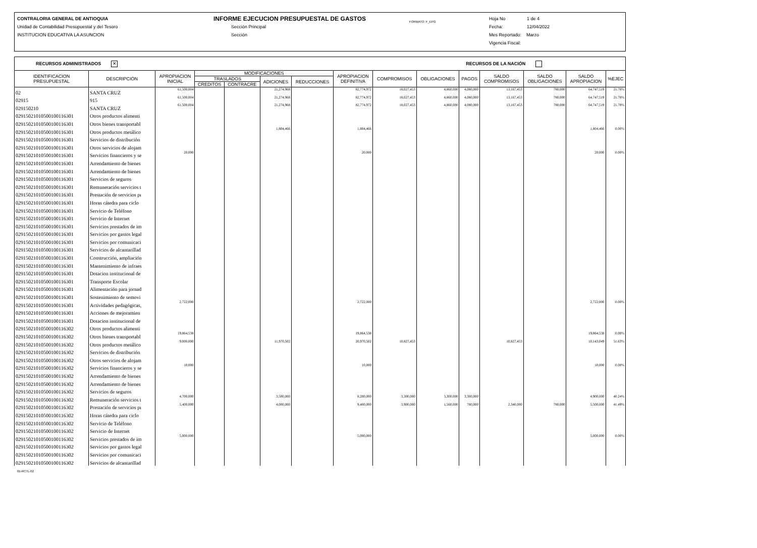CONTRALORIA GENERAL DE ANTIOQUIA
Unidad de Contabilidad Presupuestal y del Tesoro
INSTITUCION EDUCATIVA LA ASUNCION
INFORME EJECUCION PRESUPUESTAL DE GASTOS
Sección Principal
Sección
FORMATO: F_EPG
Hoja No 1 de 4
Fecha: 12/04/2022
Mes Reportado: Marzo
Vigencia Fiscal:
RECURSOS ADMINISTRADOS ✕ RECURSOS DE LA NACIÓN
| IDENTIFICACION PRESUPUESTAL | DESCRIPCIÓN | APROPIACION INICIAL | MODIFICACIONES | | | | APROPIACION DEFINITIVA | COMPROMISOS | OBLIGACIONES | PAGOS | SALDO COMPROMISOS | SALDO OBLIGACIONES | SALDO APROPIACION | %EJEC |
| --- | --- | --- | --- | --- | --- | --- | --- | --- | --- | --- | --- | --- | --- | --- |
| | | | TRASLADOS | | ADICIONES | REDUCCIONES | | | | | | | | |
| | | | CREDITOS | CONTRACRE | | | | | | | | | | |
| 02 | SANTA CRUZ | 61,500,004 | | | 21,274,968 | | 82,774,972 | 18,027,453 | 4,860,000 | 4,080,000 | 13,167,453 | 780,000 | 64,747,519 | 21.78% |
| 02915 | 915 | 61,500,004 | | | 21,274,968 | | 82,774,972 | 18,027,453 | 4,860,000 | 4,080,000 | 13,167,453 | 780,000 | 64,747,519 | 21.78% |
| 029150210 | SANTA CRUZ | 61,500,004 | | | 21,274,968 | | 82,774,972 | 18,027,453 | 4,860,000 | 4,080,000 | 13,167,453 | 780,000 | 64,747,519 | 21.78% |
| 0291502101050010011630​1 | Otros productos alimenti | | | | | | | | | | | | | |
| 02915021010500100116301 | Otros bienes transportabl | | | | | | | | | | | | | |
| 02915021010500100116301 | Otros productos metálico | | | | 1,804,466 | | 1,804,466 | | | | | | 1,804,466 | 0.00% |
| 02915021010500100116301 | Servicios de distribución | | | | | | | | | | | | | |
| 02915021010500100116301 | Otros servicios de alojam | | | | | | | | | | | | | |
| 02915021010500100116301 | Servicios financieros y se | 20,000 | | | | | 20,000 | | | | | | 20,000 | 0.00% |
| 02915021010500100116301 | Arrendamiento de bienes | | | | | | | | | | | | | |
| 02915021010500100116301 | Arrendamiento de bienes | | | | | | | | | | | | | |
| 02915021010500100116301 | Servicios de seguros | | | | | | | | | | | | | |
| 02915021010500100116301 | Remuneración servicios t | | | | | | | | | | | | | |
| 02915021010500100116301 | Prestación de servicios pı | | | | | | | | | | | | | |
| 02915021010500100116301 | Horas cátedra para ciclo | | | | | | | | | | | | | |
| 02915021010500100116301 | Servicio de Teléfono | | | | | | | | | | | | | |
| 02915021010500100116301 | Servicio de Internet | | | | | | | | | | | | | |
| 02915021010500100116301 | Servicios prestados de im | | | | | | | | | | | | | |
| 02915021010500100116301 | Servicios por gastos legal | | | | | | | | | | | | | |
| 02915021010500100116301 | Servicios por comunicaci | | | | | | | | | | | | | |
| 02915021010500100116301 | Servicios de alcantarillad | | | | | | | | | | | | | |
| 02915021010500100116301 | Construcción, ampliación | | | | | | | | | | | | | |
| 02915021010500100116301 | Mantenimiento de infraes | | | | | | | | | | | | | |
| 02915021010500100116301 | Dotacion institucional de | | | | | | | | | | | | | |
| 02915021010500100116301 | Transporte Escolar | | | | | | | | | | | | | |
| 02915021010500100116301 | Alimentación para jornad | | | | | | | | | | | | | |
| 02915021010500100116301 | Sostenimiento de semovi | | | | | | | | | | | | | |
| 02915021010500100116301 | Actividades pedagógicas, | 2,722,000 | | | | | 2,722,000 | | | | | | 2,722,000 | 0.00% |
| 02915021010500100116301 | Acciones de mejoramien | | | | | | | | | | | | | |
| 02915021010500100116301 | Dotacion institucional de | | | | | | | | | | | | | |
| 02915021010500100116302 | Otros productos alimenti | | | | | | | | | | | | | |
| 02915021010500100116302 | Otros bienes transportabl | 19,864,538 | | | | | 19,864,538 | | | | | | 19,864,538 | 0.00% |
| 02915021010500100116302 | Otros productos metálico | 9,000,000 | | | 11,970,502 | | 20,970,502 | 10,827,453 | | | 10,827,453 | | 10,143,049 | 51.63% |
| 02915021010500100116302 | Servicios de distribución | | | | | | | | | | | | | |
| 02915021010500100116302 | Otros servicios de alojam | | | | | | | | | | | | | |
| 02915021010500100116302 | Servicios financieros y se | 10,000 | | | | | 10,000 | | | | | | 10,000 | 0.00% |
| 02915021010500100116302 | Arrendamiento de bienes | | | | | | | | | | | | | |
| 02915021010500100116302 | Arrendamiento de bienes | | | | | | | | | | | | | |
| 02915021010500100116302 | Servicios de seguros | | | | | | | | | | | | | |
| 02915021010500100116302 | Remuneración servicios t | 4,700,000 | | | 3,500,000 | | 8,200,000 | 3,300,000 | 3,300,000 | 3,300,000 | | | 4,900,000 | 40.24% |
| 02915021010500100116302 | Prestación de servicios pı | 5,400,000 | | | 4,000,000 | | 9,400,000 | 3,900,000 | 1,560,000 | 780,000 | 2,340,000 | 780,000 | 5,500,000 | 41.49% |
| 02915021010500100116302 | Horas cátedra para ciclo | | | | | | | | | | | | | |
| 02915021010500100116302 | Servicio de Teléfono | | | | | | | | | | | | | |
| 02915021010500100116302 | Servicio de Internet | | | | | | | | | | | | | |
| 02915021010500100116302 | Servicios prestados de im | 5,000,000 | | | | | 5,000,000 | | | | | | 5,000,000 | 0.00% |
| 02915021010500100116302 | Servicios por gastos legal | | | | | | | | | | | | | |
| 02915021010500100116302 | Servicios por comunicaci | | | | | | | | | | | | | |
| 02915021010500100116302 | Servicios de alcantarillad | | | | | | | | | | | | | |
01-RCTL-02